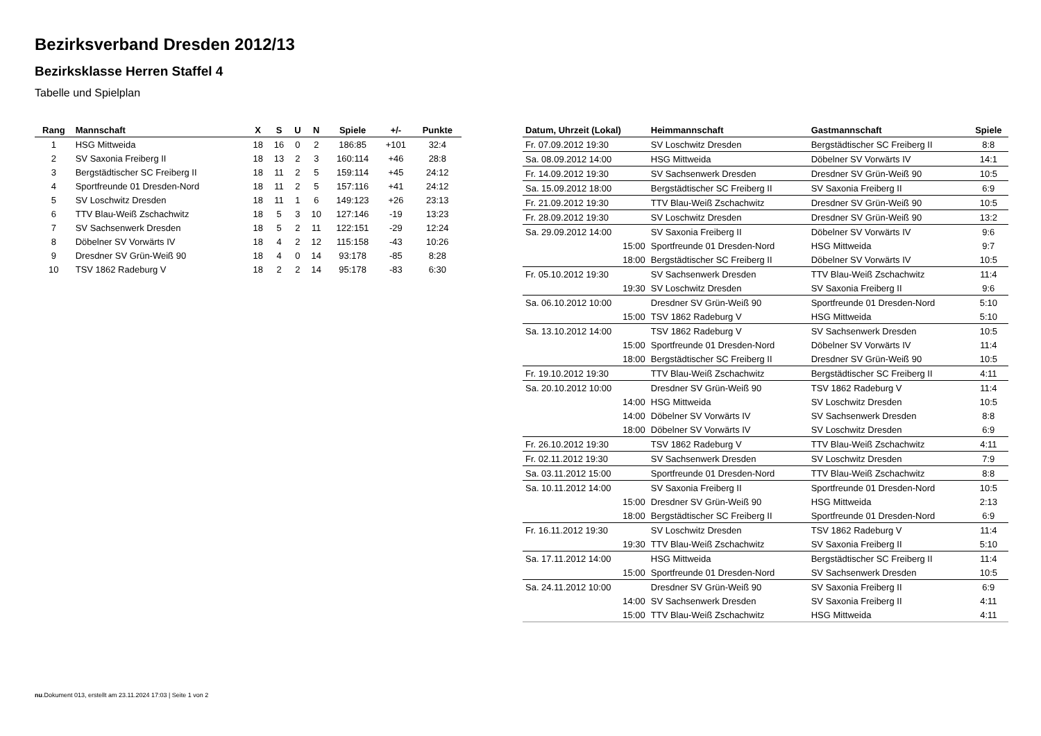Bezirksverband Dresden 2012/13
Bezirksklasse Herren Staffel 4
Tabelle und Spielplan
| Rang | Mannschaft | X | S | U | N | Spiele | +/- | Punkte |
| --- | --- | --- | --- | --- | --- | --- | --- | --- |
| 1 | HSG Mittweida | 18 | 16 | 0 | 2 | 186:85 | +101 | 32:4 |
| 2 | SV Saxonia Freiberg II | 18 | 13 | 2 | 3 | 160:114 | +46 | 28:8 |
| 3 | Bergstädtischer SC Freiberg II | 18 | 11 | 2 | 5 | 159:114 | +45 | 24:12 |
| 4 | Sportfreunde 01 Dresden-Nord | 18 | 11 | 2 | 5 | 157:116 | +41 | 24:12 |
| 5 | SV Loschwitz Dresden | 18 | 11 | 1 | 6 | 149:123 | +26 | 23:13 |
| 6 | TTV Blau-Weiß Zschachwitz | 18 | 5 | 3 | 10 | 127:146 | -19 | 13:23 |
| 7 | SV Sachsenwerk Dresden | 18 | 5 | 2 | 11 | 122:151 | -29 | 12:24 |
| 8 | Döbelner SV Vorwärts IV | 18 | 4 | 2 | 12 | 115:158 | -43 | 10:26 |
| 9 | Dresdner SV Grün-Weiß 90 | 18 | 4 | 0 | 14 | 93:178 | -85 | 8:28 |
| 10 | TSV 1862 Radeburg V | 18 | 2 | 2 | 14 | 95:178 | -83 | 6:30 |
| Datum, Uhrzeit (Lokal) | Heimmannschaft | Gastmannschaft | Spiele |
| --- | --- | --- | --- |
| Fr. 07.09.2012 19:30 | SV Loschwitz Dresden | Bergstädtischer SC Freiberg II | 8:8 |
| Sa. 08.09.2012 14:00 | HSG Mittweida | Döbelner SV Vorwärts IV | 14:1 |
| Fr. 14.09.2012 19:30 | SV Sachsenwerk Dresden | Dresdner SV Grün-Weiß 90 | 10:5 |
| Sa. 15.09.2012 18:00 | Bergstädtischer SC Freiberg II | SV Saxonia Freiberg II | 6:9 |
| Fr. 21.09.2012 19:30 | TTV Blau-Weiß Zschachwitz | Dresdner SV Grün-Weiß 90 | 10:5 |
| Fr. 28.09.2012 19:30 | SV Loschwitz Dresden | Dresdner SV Grün-Weiß 90 | 13:2 |
| Sa. 29.09.2012 14:00 | SV Saxonia Freiberg II | Döbelner SV Vorwärts IV | 9:6 |
| 15:00 | Sportfreunde 01 Dresden-Nord | HSG Mittweida | 9:7 |
| 18:00 | Bergstädtischer SC Freiberg II | Döbelner SV Vorwärts IV | 10:5 |
| Fr. 05.10.2012 19:30 | SV Sachsenwerk Dresden | TTV Blau-Weiß Zschachwitz | 11:4 |
| 19:30 | SV Loschwitz Dresden | SV Saxonia Freiberg II | 9:6 |
| Sa. 06.10.2012 10:00 | Dresdner SV Grün-Weiß 90 | Sportfreunde 01 Dresden-Nord | 5:10 |
| 15:00 | TSV 1862 Radeburg V | HSG Mittweida | 5:10 |
| Sa. 13.10.2012 14:00 | TSV 1862 Radeburg V | SV Sachsenwerk Dresden | 10:5 |
| 15:00 | Sportfreunde 01 Dresden-Nord | Döbelner SV Vorwärts IV | 11:4 |
| 18:00 | Bergstädtischer SC Freiberg II | Dresdner SV Grün-Weiß 90 | 10:5 |
| Fr. 19.10.2012 19:30 | TTV Blau-Weiß Zschachwitz | Bergstädtischer SC Freiberg II | 4:11 |
| Sa. 20.10.2012 10:00 | Dresdner SV Grün-Weiß 90 | TSV 1862 Radeburg V | 11:4 |
| 14:00 | HSG Mittweida | SV Loschwitz Dresden | 10:5 |
| 14:00 | Döbelner SV Vorwärts IV | SV Sachsenwerk Dresden | 8:8 |
| 18:00 | Döbelner SV Vorwärts IV | SV Loschwitz Dresden | 6:9 |
| Fr. 26.10.2012 19:30 | TSV 1862 Radeburg V | TTV Blau-Weiß Zschachwitz | 4:11 |
| Fr. 02.11.2012 19:30 | SV Sachsenwerk Dresden | SV Loschwitz Dresden | 7:9 |
| Sa. 03.11.2012 15:00 | Sportfreunde 01 Dresden-Nord | TTV Blau-Weiß Zschachwitz | 8:8 |
| Sa. 10.11.2012 14:00 | SV Saxonia Freiberg II | Sportfreunde 01 Dresden-Nord | 10:5 |
| 15:00 | Dresdner SV Grün-Weiß 90 | HSG Mittweida | 2:13 |
| 18:00 | Bergstädtischer SC Freiberg II | Sportfreunde 01 Dresden-Nord | 6:9 |
| Fr. 16.11.2012 19:30 | SV Loschwitz Dresden | TSV 1862 Radeburg V | 11:4 |
| 19:30 | TTV Blau-Weiß Zschachwitz | SV Saxonia Freiberg II | 5:10 |
| Sa. 17.11.2012 14:00 | HSG Mittweida | Bergstädtischer SC Freiberg II | 11:4 |
| 15:00 | Sportfreunde 01 Dresden-Nord | SV Sachsenwerk Dresden | 10:5 |
| Sa. 24.11.2012 10:00 | Dresdner SV Grün-Weiß 90 | SV Saxonia Freiberg II | 6:9 |
| 14:00 | SV Sachsenwerk Dresden | SV Saxonia Freiberg II | 4:11 |
| 15:00 | TTV Blau-Weiß Zschachwitz | HSG Mittweida | 4:11 |
nu.Dokument 013, erstellt am 23.11.2024 17:03 | Seite 1 von 2